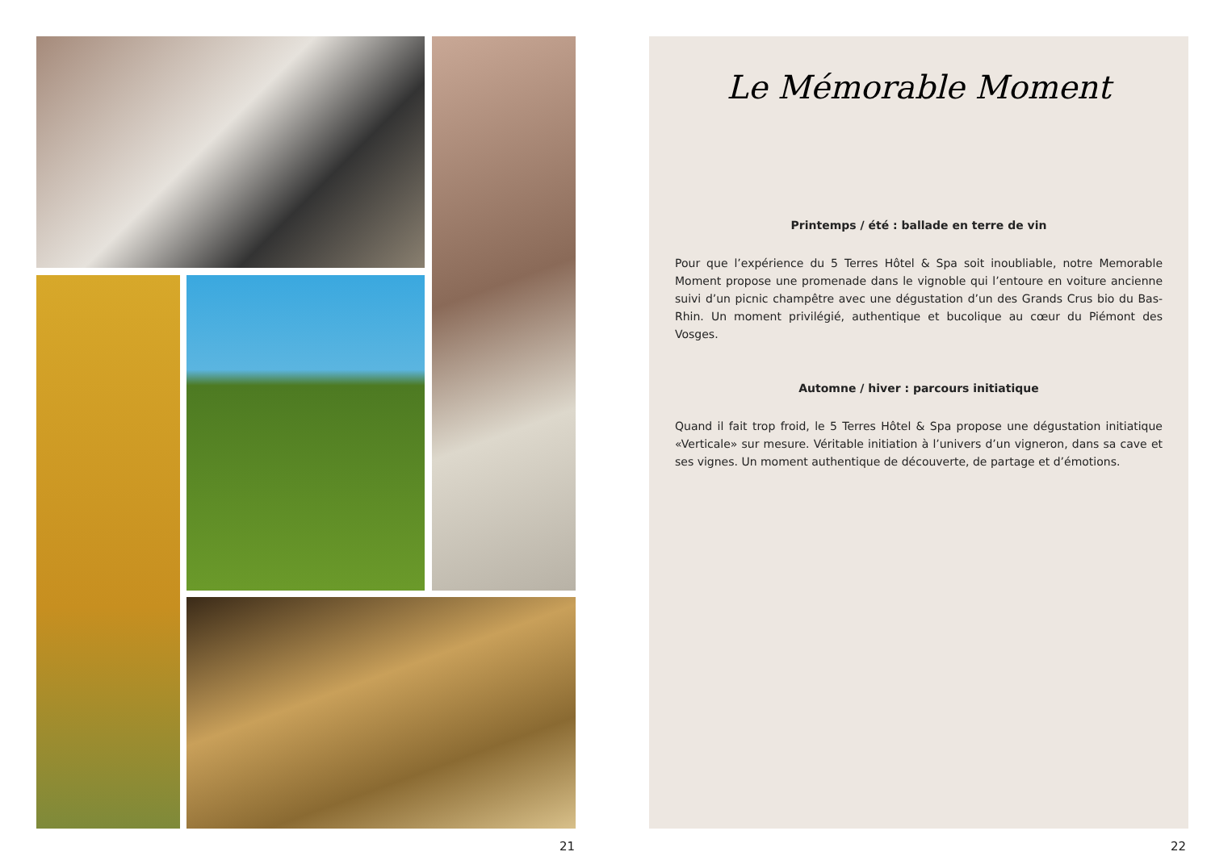21
Le Mémorable Moment
Printemps / été : ballade en terre de vin
Pour que l’expérience du 5 Terres Hôtel & Spa soit inoubliable, notre Memorable Moment propose une promenade dans le vignoble qui l’entoure en voiture ancienne suivi d’un picnic champêtre avec une dégustation d’un des Grands Crus bio du Bas-Rhin. Un moment privilégié, authentique et bucolique au cœur du Piémont des Vosges.
Automne / hiver : parcours initiatique
Quand il fait trop froid, le 5 Terres Hôtel & Spa propose une dégustation initiatique «Verticale» sur mesure. Véritable initiation à l’univers d’un vigneron, dans sa cave et ses vignes. Un moment authentique de découverte, de partage et d’émotions.
22